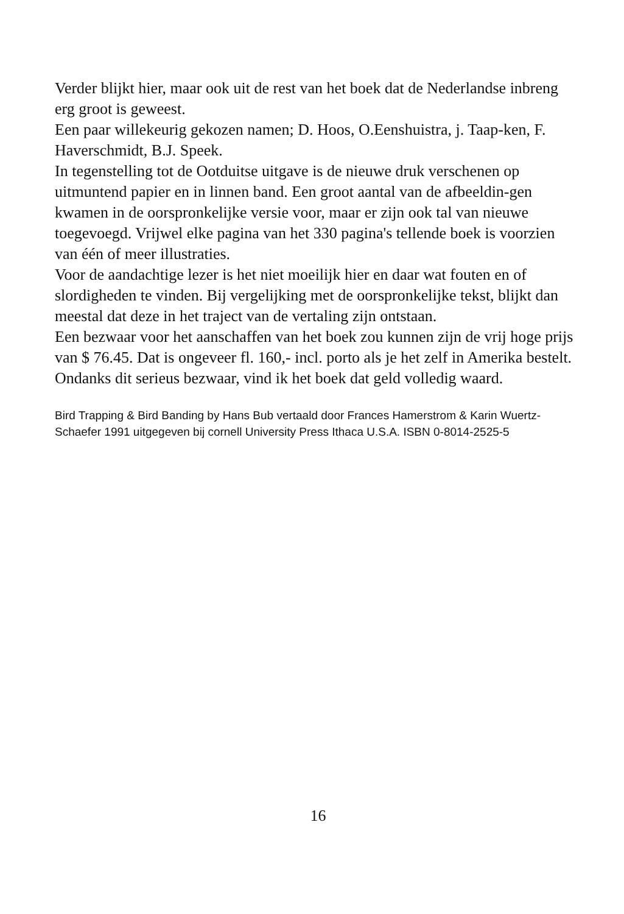Verder blijkt hier, maar ook uit de rest van het boek dat de Nederlandse inbreng erg groot is geweest.
Een paar willekeurig gekozen namen; D. Hoos, O.Eenshuistra, j. Taap-ken, F. Haverschmidt, B.J. Speek.
In tegenstelling tot de Ootduitse uitgave is de nieuwe druk verschenen op uitmuntend papier en in linnen band. Een groot aantal van de afbeeldin-gen kwamen in de oorspronkelijke versie voor, maar er zijn ook tal van nieuwe toegevoegd. Vrijwel elke pagina van het 330 pagina's tellende boek is voorzien van één of meer illustraties.
Voor de aandachtige lezer is het niet moeilijk hier en daar wat fouten en of slordigheden te vinden. Bij vergelijking met de oorspronkelijke tekst, blijkt dan meestal dat deze in het traject van de vertaling zijn ontstaan.
Een bezwaar voor het aanschaffen van het boek zou kunnen zijn de vrij hoge prijs van $ 76.45. Dat is ongeveer fl. 160,- incl. porto als je het zelf in Amerika bestelt.
Ondanks dit serieus bezwaar, vind ik het boek dat geld volledig waard.
Bird Trapping & Bird Banding by Hans Bub vertaald door Frances Hamerstrom & Karin Wuertz-Schaefer 1991 uitgegeven bij cornell University Press Ithaca U.S.A. ISBN 0-8014-2525-5
16